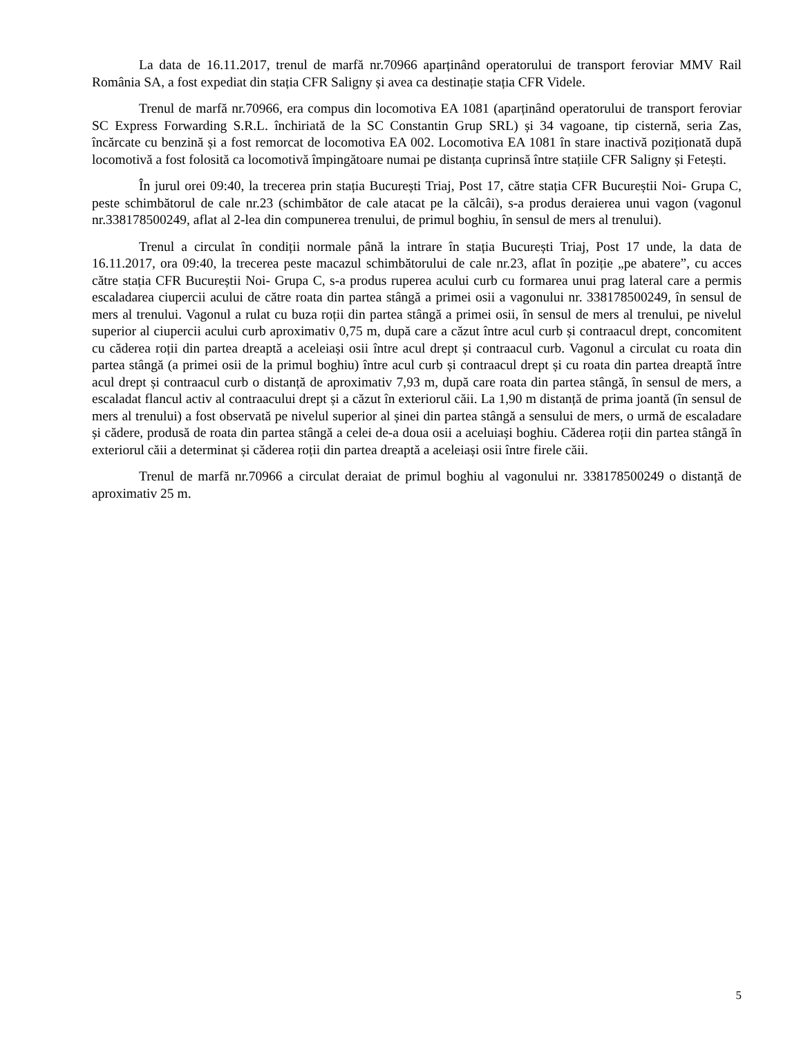La data de 16.11.2017, trenul de marfă nr.70966 aparținând operatorului de transport feroviar MMV Rail România SA, a fost expediat din stația CFR Saligny și avea ca destinație stația CFR Videle.
Trenul de marfă nr.70966, era compus din locomotiva EA 1081 (aparținând operatorului de transport feroviar SC Express Forwarding S.R.L. închiriată de la SC Constantin Grup SRL) și 34 vagoane, tip cisternă, seria Zas, încărcate cu benzină și a fost remorcat de locomotiva EA 002. Locomotiva EA 1081 în stare inactivă poziționată după locomotivă a fost folosită ca locomotivă împingătoare numai pe distanța cuprinsă între stațiile CFR Saligny și Fetești.
În jurul orei 09:40, la trecerea prin stația București Triaj, Post 17, către stația CFR Bucureștii Noi- Grupa C, peste schimbătorul de cale nr.23 (schimbător de cale atacat pe la călcâi), s-a produs deraierea unui vagon (vagonul nr.338178500249, aflat al 2-lea din compunerea trenului, de primul boghiu, în sensul de mers al trenului).
Trenul a circulat în condiții normale până la intrare în stația București Triaj, Post 17 unde, la data de 16.11.2017, ora 09:40, la trecerea peste macazul schimbătorului de cale nr.23, aflat în poziție „pe abatere”, cu acces către stația CFR Bucureștii Noi- Grupa C, s-a produs ruperea acului curb cu formarea unui prag lateral care a permis escaladarea ciupercii acului de către roata din partea stângă a primei osii a vagonului nr. 338178500249, în sensul de mers al trenului. Vagonul a rulat cu buza roții din partea stângă a primei osii, în sensul de mers al trenului, pe nivelul superior al ciupercii acului curb aproximativ 0,75 m, după care a căzut între acul curb și contraacul drept, concomitent cu căderea roții din partea dreaptă a aceleiași osii între acul drept și contraacul curb. Vagonul a circulat cu roata din partea stângă (a primei osii de la primul boghiu) între acul curb și contraacul drept și cu roata din partea dreaptă între acul drept și contraacul curb o distanță de aproximativ 7,93 m, după care roata din partea stângă, în sensul de mers, a escaladat flancul activ al contraacului drept și a căzut în exteriorul căii. La 1,90 m distanță de prima joantă (în sensul de mers al trenului) a fost observată pe nivelul superior al șinei din partea stângă a sensului de mers, o urmă de escaladare și cădere, produsă de roata din partea stângă a celei de-a doua osii a aceluiași boghiu. Căderea roții din partea stângă în exteriorul căii a determinat și căderea roții din partea dreaptă a aceleiași osii între firele căii.
Trenul de marfă nr.70966 a circulat deraiat de primul boghiu al vagonului nr. 338178500249 o distanță de aproximativ 25 m.
5